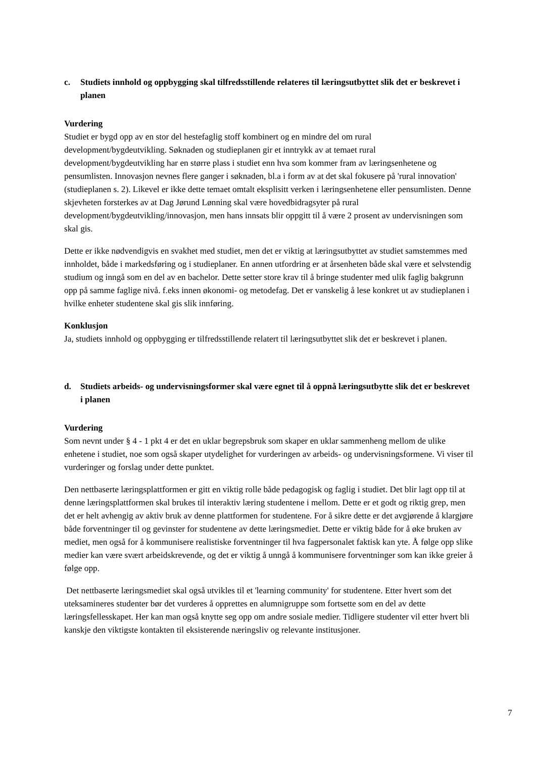c. Studiets innhold og oppbygging skal tilfredsstillende relateres til læringsutbyttet slik det er beskrevet i planen
Vurdering
Studiet er bygd opp av en stor del hestefaglig stoff kombinert og en mindre del om rural development/bygdeutvikling. Søknaden og studieplanen gir et inntrykk av at temaet rural development/bygdeutvikling har en større plass i studiet enn hva som kommer fram av læringsenhetene og pensumlisten. Innovasjon nevnes flere ganger i søknaden, bl.a i form av at det skal fokusere på 'rural innovation' (studieplanen s. 2). Likevel er ikke dette temaet omtalt eksplisitt verken i læringsenhetene eller pensumlisten. Denne skjevheten forsterkes av at Dag Jørund Lønning skal være hovedbidragsyter på rural development/bygdeutvikling/innovasjon, men hans innsats blir oppgitt til å være 2 prosent av undervisningen som skal gis.
Dette er ikke nødvendigvis en svakhet med studiet, men det er viktig at læringsutbyttet av studiet samstemmes med innholdet, både i markedsføring og i studieplaner. En annen utfordring er at årsenheten både skal være et selvstendig studium og inngå som en del av en bachelor. Dette setter store krav til å bringe studenter med ulik faglig bakgrunn opp på samme faglige nivå. f.eks innen økonomi- og metodefag. Det er vanskelig å lese konkret ut av studieplanen i hvilke enheter studentene skal gis slik innføring.
Konklusjon
Ja, studiets innhold og oppbygging er tilfredsstillende relatert til læringsutbyttet slik det er beskrevet i planen.
d. Studiets arbeids- og undervisningsformer skal være egnet til å oppnå læringsutbytte slik det er beskrevet i planen
Vurdering
Som nevnt under § 4 - 1 pkt 4 er det en uklar begrepsbruk som skaper en uklar sammenheng mellom de ulike enhetene i studiet, noe som også skaper utydelighet for vurderingen av arbeids- og undervisningsformene. Vi viser til vurderinger og forslag under dette punktet.
Den nettbaserte læringsplattformen er gitt en viktig rolle både pedagogisk og faglig i studiet. Det blir lagt opp til at denne læringsplattformen skal brukes til interaktiv læring studentene i mellom. Dette er et godt og riktig grep, men det er helt avhengig av aktiv bruk av denne plattformen for studentene. For å sikre dette er det avgjørende å klargjøre både forventninger til og gevinster for studentene av dette læringsmediet. Dette er viktig både for å øke bruken av mediet, men også for å kommunisere realistiske forventninger til hva fagpersonalet faktisk kan yte. Å følge opp slike medier kan være svært arbeidskrevende, og det er viktig å unngå å kommunisere forventninger som kan ikke greier å følge opp.
Det nettbaserte læringsmediet skal også utvikles til et 'learning community' for studentene. Etter hvert som det uteksamineres studenter bør det vurderes å opprettes en alumnigruppe som fortsette som en del av dette læringsfellesskapet. Her kan man også knytte seg opp om andre sosiale medier. Tidligere studenter vil etter hvert bli kanskje den viktigste kontakten til eksisterende næringsliv og relevante institusjoner.
7